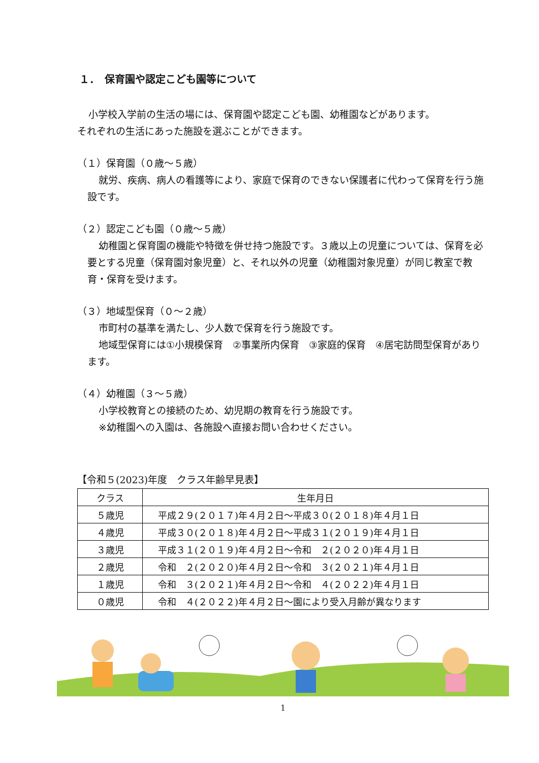１．　保育園や認定こども園等について
小学校入学前の生活の場には、保育園や認定こども園、幼稚園などがあります。
それぞれの生活にあった施設を選ぶことができます。
（１）保育園（０歳～５歳）
就労、疾病、病人の看護等により、家庭で保育のできない保護者に代わって保育を行う施設です。
（２）認定こども園（０歳～５歳）
幼稚園と保育園の機能や特徴を併せ持つ施設です。３歳以上の児童については、保育を必要とする児童（保育園対象児童）と、それ以外の児童（幼稚園対象児童）が同じ教室で教育・保育を受けます。
（３）地域型保育（０～２歳）
市町村の基準を満たし、少人数で保育を行う施設です。
地域型保育には①小規模保育　②事業所内保育　③家庭的保育　④居宅訪問型保育があります。
（４）幼稚園（３～５歳）
小学校教育との接続のため、幼児期の教育を行う施設です。
※幼稚園への入園は、各施設へ直接お問い合わせください。
【令和５(2023)年度　クラス年齢早見表】
| クラス | 生年月日 |
| --- | --- |
| ５歳児 | 平成２９(２０１７)年４月２日～平成３０(２０１８)年４月１日 |
| ４歳児 | 平成３０(２０１８)年４月２日～平成３１(２０１９)年４月１日 |
| ３歳児 | 平成３１(２０１９)年４月２日～令和 ２(２０２０)年４月１日 |
| ２歳児 | 令和 ２(２０２０)年４月２日～令和 ３(２０２１)年４月１日 |
| １歳児 | 令和 ３(２０２１)年４月２日～令和 ４(２０２２)年４月１日 |
| ０歳児 | 令和 ４(２０２２)年４月２日～園により受入月齢が異なります |
1